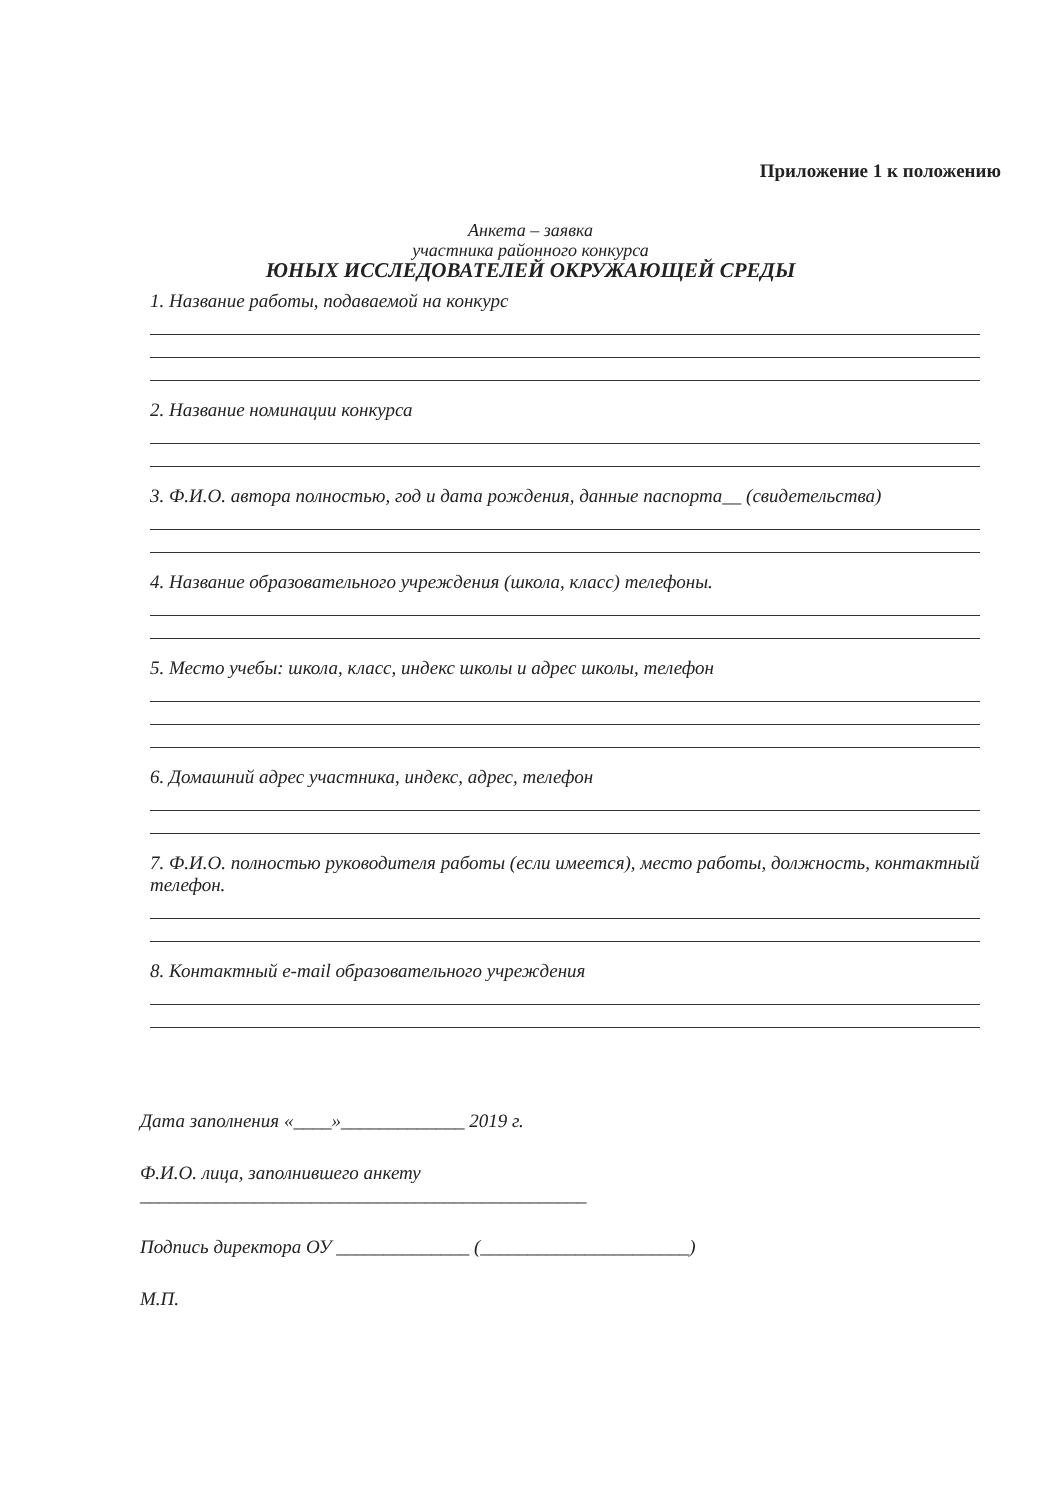Приложение 1 к положению
Анкета – заявка
участника районного конкурса
ЮНЫХ ИССЛЕДОВАТЕЛЕЙ ОКРУЖАЮЩЕЙ СРЕДЫ
1. Название работы, подаваемой на конкурс
2. Название номинации конкурса
3. Ф.И.О. автора полностью, год и дата рождения, данные паспорта__ (свидетельства)
4. Название образовательного учреждения (школа, класс) телефоны.
5. Место учебы: школа, класс, индекс школы и адрес школы, телефон
6. Домашний адрес участника, индекс, адрес, телефон
7. Ф.И.О. полностью руководителя работы (если имеется), место работы, должность, контактный телефон.
8. Контактный e-mail образовательного учреждения
Дата заполнения «____»_____________ 2019 г.
Ф.И.О. лица, заполнившего анкету
_______________________________________________
Подпись директора ОУ ______________ (______________________)
М.П.